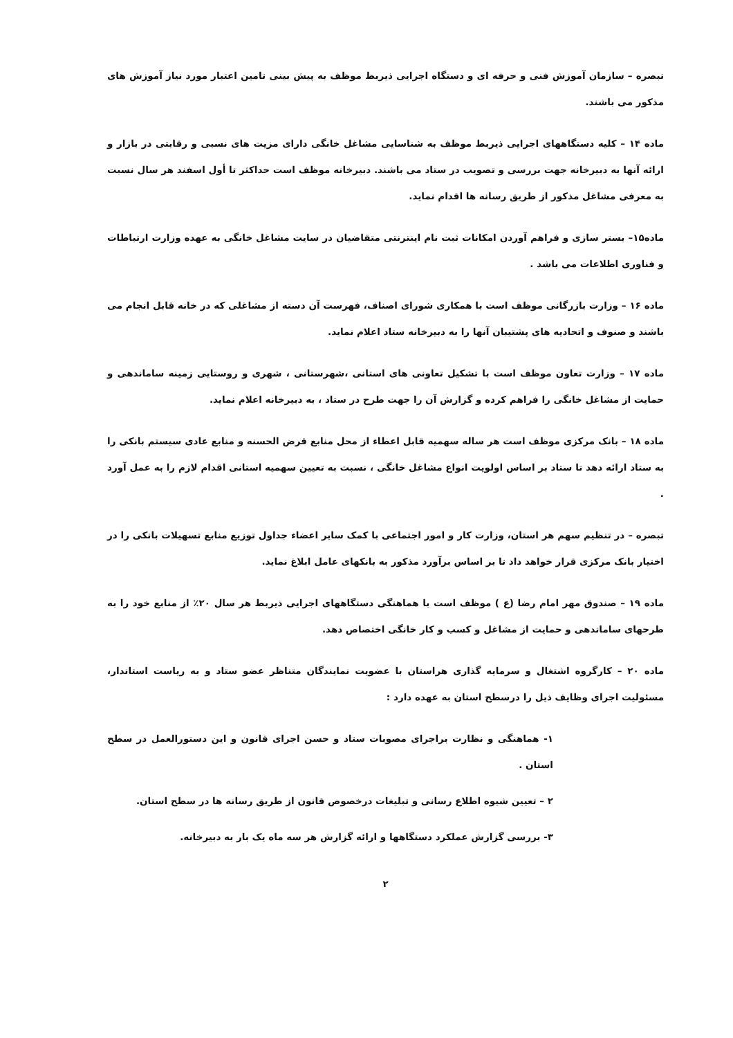تبصره – سازمان آموزش فنی و حرفه ای و دستگاه اجرایی ذیربط موظف به پیش بینی تامین اعتبار مورد نیاز آموزش های مذکور می باشند.
ماده ۱۴ – کلیه دستگاههای اجرایی ذیربط موظف به شناسایی مشاغل خانگی دارای مزیت های نسبی و رقابتی در بازار و ارائه آنها به دبیرخانه جهت بررسی و تصویب در ستاد می باشند. دبیرخانه موظف است حداکثر تا أول اسفند هر سال نسبت به معرفی مشاغل مذکور از طریق رسانه ها اقدام نماید.
ماده۱۵– بستر سازی و فراهم آوردن امکانات ثبت نام اینترنتی متقاضیان در سایت مشاغل خانگی به عهده وزارت ارتباطات و فناوری اطلاعات می باشد .
ماده ۱۶ – وزارت بازرگانی موظف است با همکاری شورای اصناف، فهرست آن دسته از مشاغلی که در خانه قابل انجام می باشند و صنوف و اتحادیه های پشتیبان آنها را به دبیرخانه ستاد اعلام نماید.
ماده ۱۷ – وزارت تعاون موظف است با تشکیل تعاونی های استانی ،شهرستانی ، شهری و روستایی زمینه ساماندهی و حمایت از مشاغل خانگی را فراهم کرده و گزارش آن را جهت طرح در ستاد ، به دبیرخانه اعلام نماید.
ماده ۱۸ – بانک مرکزی موظف است هر ساله سهمیه قابل اعطاء از محل منابع قرض الحسنه و منابع عادی سیستم بانکی را به ستاد ارائه دهد تا ستاد بر اساس اولویت انواع مشاغل خانگی ، نسبت به تعیین سهمیه استانی اقدام لازم را به عمل آورد .
تبصره – در تنظیم سهم هر استان، وزارت کار و امور اجتماعی با کمک سایر اعضاء جداول توزیع منابع تسهیلات بانکی را در اختیار بانک مرکزی قرار خواهد داد تا بر اساس برآورد مذکور به بانکهای عامل ابلاغ نماید.
ماده ۱۹ – صندوق مهر امام رضا (ع ) موظف است با هماهنگی دستگاههای اجرایی ذیربط هر سال ۲۰٪ از منابع خود را به طرحهای ساماندهی و حمایت از مشاغل و کسب و کار خانگی اختصاص دهد.
ماده ۲۰ – کارگروه اشتغال و سرمایه گذاری هراستان با عضویت نمایندگان متناظر عضو ستاد و به ریاست استاندار، مسئولیت اجرای وظایف ذیل را درسطح استان به عهده دارد :
۱- هماهنگی و نظارت براجرای مصوبات ستاد و حسن اجرای قانون و این دستورالعمل در سطح استان .
۲ – تعیین شیوه اطلاع رسانی و تبلیغات درخصوص قانون از طریق رسانه ها در سطح استان.
۳- بررسی گزارش عملکرد دستگاهها و ارائه گزارش هر سه ماه یک بار به دبیرخانه.
۲